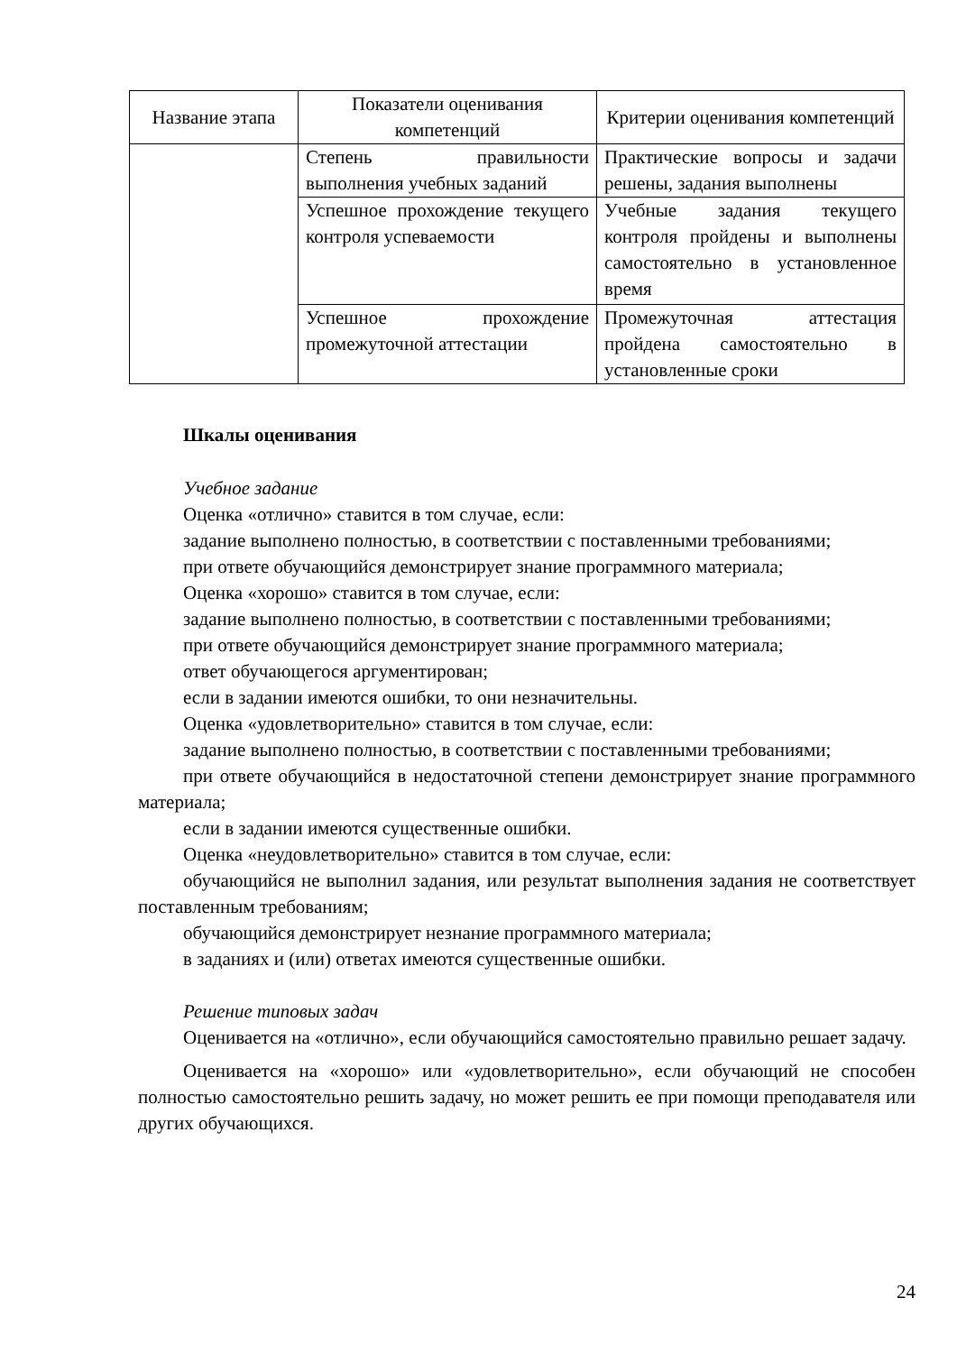| Название этапа | Показатели оценивания компетенций | Критерии оценивания компетенций |
| --- | --- | --- |
| | Степень правильности выполнения учебных заданий | Практические вопросы и задачи решены, задания выполнены |
| | Успешное прохождение текущего контроля успеваемости | Учебные задания текущего контроля пройдены и выполнены самостоятельно в установленное время |
| | Успешное прохождение промежуточной аттестации | Промежуточная аттестация пройдена самостоятельно в установленные сроки |
Шкалы оценивания
Учебное задание
Оценка «отлично» ставится в том случае, если:
задание выполнено полностью, в соответствии с поставленными требованиями;
при ответе обучающийся демонстрирует знание программного материала;
Оценка «хорошо» ставится в том случае, если:
задание выполнено полностью, в соответствии с поставленными требованиями;
при ответе обучающийся демонстрирует знание программного материала;
ответ обучающегося аргументирован;
если в задании имеются ошибки, то они незначительны.
Оценка «удовлетворительно» ставится в том случае, если:
задание выполнено полностью, в соответствии с поставленными требованиями;
при ответе обучающийся в недостаточной степени демонстрирует знание программного материала;
если в задании имеются существенные ошибки.
Оценка «неудовлетворительно» ставится в том случае, если:
обучающийся не выполнил задания, или результат выполнения задания не соответствует поставленным требованиям;
обучающийся демонстрирует незнание программного материала;
в заданиях и (или) ответах имеются существенные ошибки.
Решение типовых задач
Оценивается на «отлично», если обучающийся самостоятельно правильно решает задачу.
Оценивается на «хорошо» или «удовлетворительно», если обучающий не способен полностью самостоятельно решить задачу, но может решить ее при помощи преподавателя или других обучающихся.
24